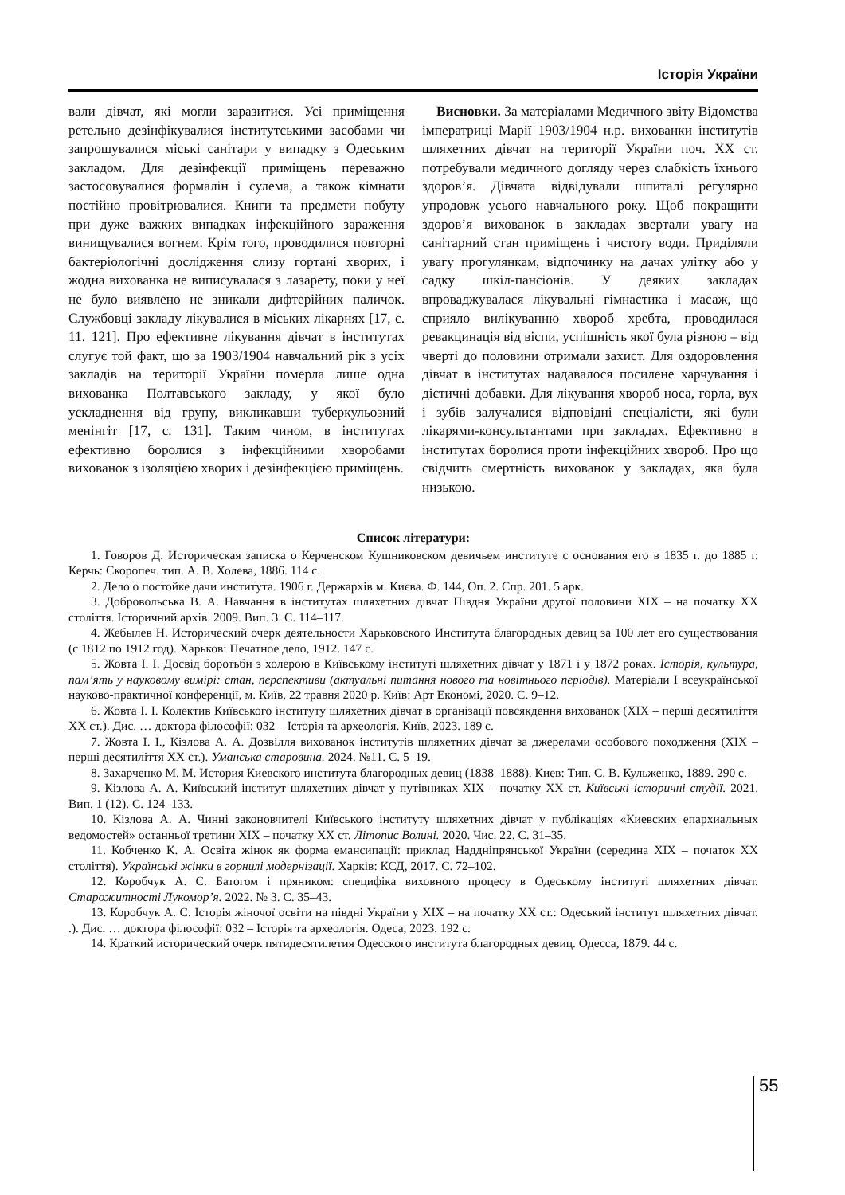Історія України
вали дівчат, які могли заразитися. Усі приміщення ретельно дезінфікувалися інститутськими засобами чи запрошувалися міські санітари у випадку з Одеським закладом. Для дезінфекції приміщень переважно застосовувалися формалін і сулема, а також кімнати постійно провітрювалися. Книги та предмети побуту при дуже важких випадках інфекційного зараження винищувалися вогнем. Крім того, проводилися повторні бактеріологічні дослідження слизу гортані хворих, і жодна вихованка не виписувалася з лазарету, поки у неї не було виявлено не зникали дифтерійних паличок. Службовці закладу лікувалися в міських лікарнях [17, с. 11. 121]. Про ефективне лікування дівчат в інститутах слугує той факт, що за 1903/1904 навчальний рік з усіх закладів на території України померла лише одна вихованка Полтавського закладу, у якої було ускладнення від групу, викликавши туберкульозний менінгіт [17, с. 131]. Таким чином, в інститутах ефективно боролися з інфекційними хворобами вихованок з ізоляцією хворих і дезінфекцією приміщень.
Висновки. За матеріалами Медичного звіту Відомства імператриці Марії 1903/1904 н.р. вихованки інститутів шляхетних дівчат на території України поч. XX ст. потребували медичного догляду через слабкість їхнього здоров’я. Дівчата відвідували шпиталі регулярно упродовж усього навчального року. Щоб покращити здоров’я вихованок в закладах звертали увагу на санітарний стан приміщень і чистоту води. Приділяли увагу прогулянкам, відпочинку на дачах улітку або у садку шкіл-пансіонів. У деяких закладах впроваджувалася лікувальні гімнастика і масаж, що сприяло вилікуванню хвороб хребта, проводилася ревакцинація від віспи, успішність якої була різною – від чверті до половини отримали захист. Для оздоровлення дівчат в інститутах надавалося посилене харчування і дієтичні добавки. Для лікування хвороб носа, горла, вух і зубів залучалися відповідні спеціалісти, які були лікарями-консультантами при закладах. Ефективно в інститутах боролися проти інфекційних хвороб. Про що свідчить смертність вихованок у закладах, яка була низькою.
Список літератури:
1. Говоров Д. Историческая записка о Керченском Кушниковском девичьем институте с основания его в 1835 г. до 1885 г. Керчь: Скоропеч. тип. А. В. Холева, 1886. 114 с.
2. Дело о постойке дачи института. 1906 г. Держархів м. Києва. Ф. 144, Оп. 2. Спр. 201. 5 арк.
3. Добровольська В. А. Навчання в інститутах шляхетних дівчат Півдня України другої половини XIX – на початку XX століття. Історичний архів. 2009. Вип. 3. С. 114–117.
4. Жебылев Н. Исторический очерк деятельности Харьковского Института благородных девиц за 100 лет его существования (с 1812 по 1912 год). Харьков: Печатное дело, 1912. 147 с.
5. Жовта І. І. Досвід боротьби з холерою в Київському інституті шляхетних дівчат у 1871 і у 1872 роках. Історія, культура, пам’ять у науковому вимірі: стан, перспективи (актуальні питання нового та новітнього періодів). Матеріали I всеукраїнської науково-практичної конференції, м. Київ, 22 травня 2020 р. Київ: Арт Економі, 2020. С. 9–12.
6. Жовта І. І. Колектив Київського інституту шляхетних дівчат в організації повсякдення вихованок (XIX – перші десятиліття XX ст.). Дис. … доктора філософії: 032 – Історія та археологія. Київ, 2023. 189 с.
7. Жовта І. І., Кізлова А. А. Дозвілля вихованок інститутів шляхетних дівчат за джерелами особового походження (XIX – перші десятиліття XX ст.). Уманська старовина. 2024. №11. С. 5–19.
8. Захарченко М. М. История Киевского института благородных девиц (1838–1888). Киев: Тип. С. В. Кульженко, 1889. 290 с.
9. Кізлова А. А. Київський інститут шляхетних дівчат у путівниках XIX – початку XX ст. Київські історичні студії. 2021. Вип. 1 (12). С. 124–133.
10. Кізлова А. А. Чинні законовчителі Київського інституту шляхетних дівчат у публікаціях «Киевских епархиальных ведомостей» останньої третини XIX – початку XX ст. Літопис Волині. 2020. Чис. 22. С. 31–35.
11. Кобченко К. А. Освіта жінок як форма емансипації: приклад Наддніпрянської України (середина XIX – початок XX століття). Українські жінки в горнилі модернізації. Харків: КСД, 2017. С. 72–102.
12. Коробчук А. С. Батогом і пряником: специфіка виховного процесу в Одеському інституті шляхетних дівчат. Старожитності Лукомор’я. 2022. № 3. С. 35–43.
13. Коробчук А. С. Історія жіночої освіти на півдні України у XIX – на початку XX ст.: Одеський інститут шляхетних дівчат. .). Дис. … доктора філософії: 032 – Історія та археологія. Одеса, 2023. 192 с.
14. Краткий исторический очерк пятидесятилетия Одесского института благородных девиц. Одесса, 1879. 44 с.
55